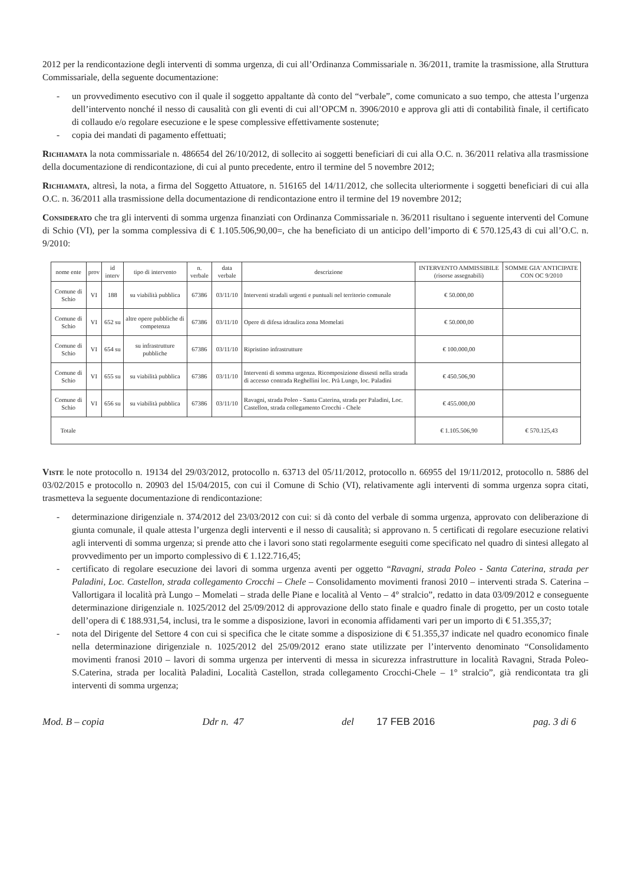2012 per la rendicontazione degli interventi di somma urgenza, di cui all’Ordinanza Commissariale n. 36/2011, tramite la trasmissione, alla Struttura Commissariale, della seguente documentazione:
- un provvedimento esecutivo con il quale il soggetto appaltante dà conto del “verbale”, come comunicato a suo tempo, che attesta l’urgenza dell’intervento nonché il nesso di causalità con gli eventi di cui all’OPCM n. 3906/2010 e approva gli atti di contabilità finale, il certificato di collaudo e/o regolare esecuzione e le spese complessive effettivamente sostenute;
- copia dei mandati di pagamento effettuati;
Richiamata la nota commissariale n. 486654 del 26/10/2012, di sollecito ai soggetti beneficiari di cui alla O.C. n. 36/2011 relativa alla trasmissione della documentazione di rendicontazione, di cui al punto precedente, entro il termine del 5 novembre 2012;
Richiamata, altresì, la nota, a firma del Soggetto Attuatore, n. 516165 del 14/11/2012, che sollecita ulteriormente i soggetti beneficiari di cui alla O.C. n. 36/2011 alla trasmissione della documentazione di rendicontazione entro il termine del 19 novembre 2012;
Considerato che tra gli interventi di somma urgenza finanziati con Ordinanza Commissariale n. 36/2011 risultano i seguente interventi del Comune di Schio (VI), per la somma complessiva di € 1.105.506,90,00=, che ha beneficiato di un anticipo dell’importo di € 570.125,43 di cui all’O.C. n. 9/2010:
| nome ente | prov | id interv | tipo di intervento | n. verbale | data verbale | descrizione | INTERVENTO AMMISSIBILE (risorse assegnabili) | SOMME GIA' ANTICIPATE CON OC 9/2010 |
| --- | --- | --- | --- | --- | --- | --- | --- | --- |
| Comune di Schio | VI | 188 | su viabilità pubblica | 67386 | 03/11/10 | Interventi stradali urgenti e puntuali nel territorio comunale | € 50.000,00 | |
| Comune di Schio | VI | 652 su | altre opere pubbliche di competenza | 67386 | 03/11/10 | Opere di difesa idraulica zona Momelati | € 50.000,00 | |
| Comune di Schio | VI | 654 su | su infrastrutture pubbliche | 67386 | 03/11/10 | Ripristino infrastrutture | € 100.000,00 | |
| Comune di Schio | VI | 655 su | su viabilità pubblica | 67386 | 03/11/10 | Interventi di somma urgenza. Ricomposizione dissesti nella strada di accesso contrada Reghellini loc. Prà Lungo, loc. Paladini | € 450.506,90 | |
| Comune di Schio | VI | 656 su | su viabilità pubblica | 67386 | 03/11/10 | Ravagni, strada Poleo - Santa Caterina, strada per Paladini, Loc. Castellon, strada collegamento Crocchi - Chele | € 455.000,00 | |
| Totale | | | | | | | € 1.105.506,90 | € 570.125,43 |
Viste le note protocollo n. 19134 del 29/03/2012, protocollo n. 63713 del 05/11/2012, protocollo n. 66955 del 19/11/2012, protocollo n. 5886 del 03/02/2015 e protocollo n. 20903 del 15/04/2015, con cui il Comune di Schio (VI), relativamente agli interventi di somma urgenza sopra citati, trasmetteva la seguente documentazione di rendicontazione:
- determinazione dirigenziale n. 374/2012 del 23/03/2012 con cui: si dà conto del verbale di somma urgenza, approvato con deliberazione di giunta comunale, il quale attesta l’urgenza degli interventi e il nesso di causalità; si approvano n. 5 certificati di regolare esecuzione relativi agli interventi di somma urgenza; si prende atto che i lavori sono stati regolarmente eseguiti come specificato nel quadro di sintesi allegato al provvedimento per un importo complessivo di € 1.122.716,45;
- certificato di regolare esecuzione dei lavori di somma urgenza aventi per oggetto “Ravagni, strada Poleo - Santa Caterina, strada per Paladini, Loc. Castellon, strada collegamento Crocchi – Chele – Consolidamento movimenti franosi 2010 – interventi strada S. Caterina – Vallortigara il località prà Lungo – Momelati – strada delle Piane e località al Vento – 4° stralcio”, redatto in data 03/09/2012 e conseguente determinazione dirigenziale n. 1025/2012 del 25/09/2012 di approvazione dello stato finale e quadro finale di progetto, per un costo totale dell’opera di € 188.931,54, inclusi, tra le somme a disposizione, lavori in economia affidamenti vari per un importo di € 51.355,37;
- nota del Dirigente del Settore 4 con cui si specifica che le citate somme a disposizione di € 51.355,37 indicate nel quadro economico finale nella determinazione dirigenziale n. 1025/2012 del 25/09/2012 erano state utilizzate per l’intervento denominato “Consolidamento movimenti franosi 2010 – lavori di somma urgenza per interventi di messa in sicurezza infrastrutture in località Ravagni, Strada Poleo-S.Caterina, strada per località Paladini, Località Castellon, strada collegamento Crocchi-Chele – 1° stralcio”, già rendicontata tra gli interventi di somma urgenza;
Mod. B – copia Ddr n. 47 del 17 FEB 2016 pag. 3 di 6